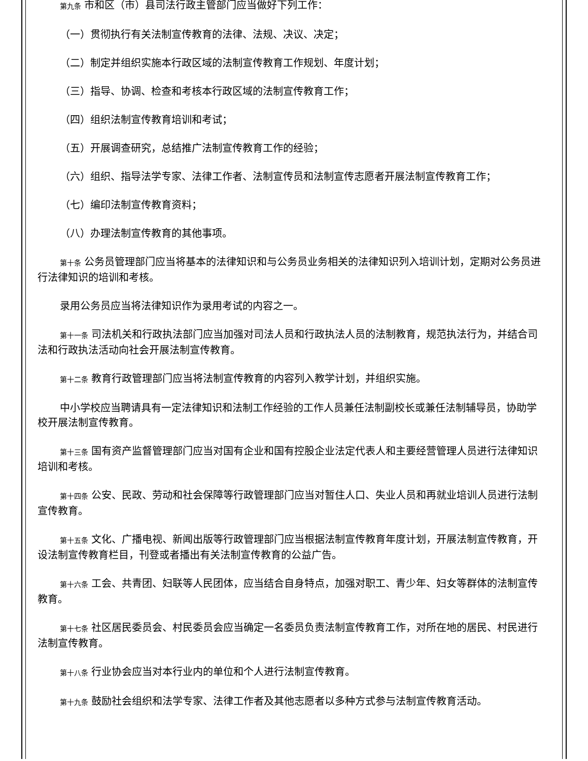第九条 市和区（市）县司法行政主管部门应当做好下列工作：
（一）贯彻执行有关法制宣传教育的法律、法规、决议、决定；
（二）制定并组织实施本行政区域的法制宣传教育工作规划、年度计划；
（三）指导、协调、检查和考核本行政区域的法制宣传教育工作；
（四）组织法制宣传教育培训和考试；
（五）开展调查研究，总结推广法制宣传教育工作的经验；
（六）组织、指导法学专家、法律工作者、法制宣传员和法制宣传志愿者开展法制宣传教育工作；
（七）编印法制宣传教育资料；
（八）办理法制宣传教育的其他事项。
第十条 公务员管理部门应当将基本的法律知识和与公务员业务相关的法律知识列入培训计划，定期对公务员进行法律知识的培训和考核。
录用公务员应当将法律知识作为录用考试的内容之一。
第十一条 司法机关和行政执法部门应当加强对司法人员和行政执法人员的法制教育，规范执法行为，并结合司法和行政执法活动向社会开展法制宣传教育。
第十二条 教育行政管理部门应当将法制宣传教育的内容列入教学计划，并组织实施。
中小学校应当聘请具有一定法律知识和法制工作经验的工作人员兼任法制副校长或兼任法制辅导员，协助学校开展法制宣传教育。
第十三条 国有资产监督管理部门应当对国有企业和国有控股企业法定代表人和主要经营管理人员进行法律知识培训和考核。
第十四条 公安、民政、劳动和社会保障等行政管理部门应当对暂住人口、失业人员和再就业培训人员进行法制宣传教育。
第十五条 文化、广播电视、新闻出版等行政管理部门应当根据法制宣传教育年度计划，开展法制宣传教育，开设法制宣传教育栏目，刊登或者播出有关法制宣传教育的公益广告。
第十六条 工会、共青团、妇联等人民团体，应当结合自身特点，加强对职工、青少年、妇女等群体的法制宣传教育。
第十七条 社区居民委员会、村民委员会应当确定一名委员负责法制宣传教育工作，对所在地的居民、村民进行法制宣传教育。
第十八条 行业协会应当对本行业内的单位和个人进行法制宣传教育。
第十九条 鼓励社会组织和法学专家、法律工作者及其他志愿者以多种方式参与法制宣传教育活动。